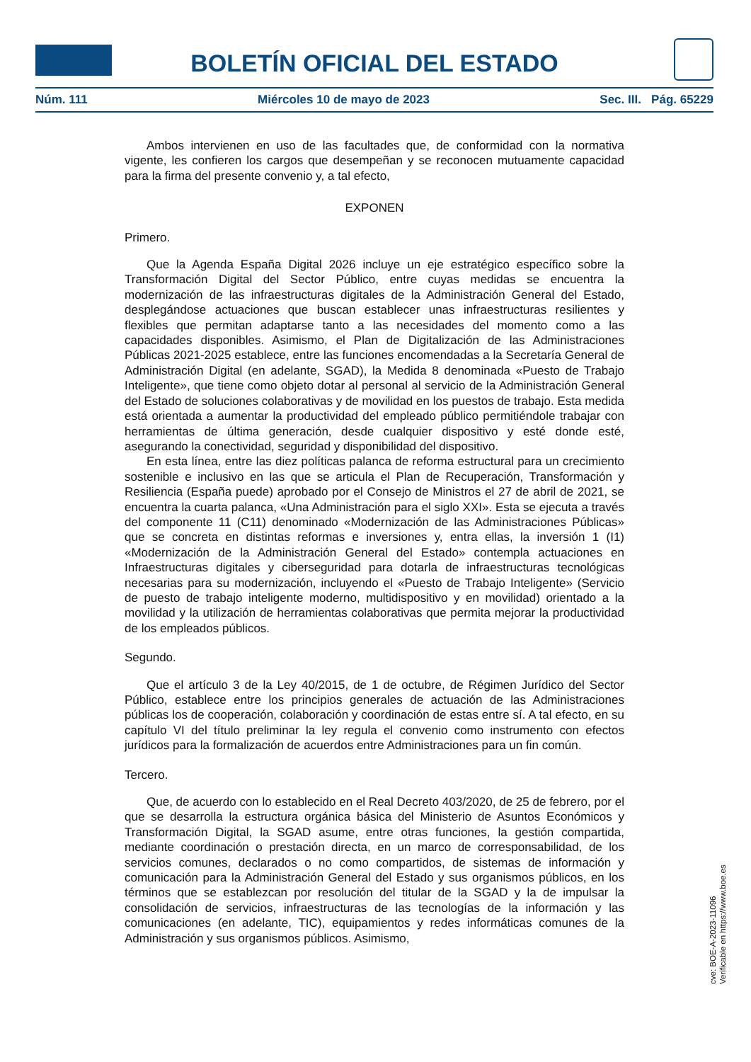BOLETÍN OFICIAL DEL ESTADO
Núm. 111 Miércoles 10 de mayo de 2023 Sec. III. Pág. 65229
Ambos intervienen en uso de las facultades que, de conformidad con la normativa vigente, les confieren los cargos que desempeñan y se reconocen mutuamente capacidad para la firma del presente convenio y, a tal efecto,
EXPONEN
Primero.
Que la Agenda España Digital 2026 incluye un eje estratégico específico sobre la Transformación Digital del Sector Público, entre cuyas medidas se encuentra la modernización de las infraestructuras digitales de la Administración General del Estado, desplegándose actuaciones que buscan establecer unas infraestructuras resilientes y flexibles que permitan adaptarse tanto a las necesidades del momento como a las capacidades disponibles. Asimismo, el Plan de Digitalización de las Administraciones Públicas 2021-2025 establece, entre las funciones encomendadas a la Secretaría General de Administración Digital (en adelante, SGAD), la Medida 8 denominada «Puesto de Trabajo Inteligente», que tiene como objeto dotar al personal al servicio de la Administración General del Estado de soluciones colaborativas y de movilidad en los puestos de trabajo. Esta medida está orientada a aumentar la productividad del empleado público permitiéndole trabajar con herramientas de última generación, desde cualquier dispositivo y esté donde esté, asegurando la conectividad, seguridad y disponibilidad del dispositivo.
En esta línea, entre las diez políticas palanca de reforma estructural para un crecimiento sostenible e inclusivo en las que se articula el Plan de Recuperación, Transformación y Resiliencia (España puede) aprobado por el Consejo de Ministros el 27 de abril de 2021, se encuentra la cuarta palanca, «Una Administración para el siglo XXI». Esta se ejecuta a través del componente 11 (C11) denominado «Modernización de las Administraciones Públicas» que se concreta en distintas reformas e inversiones y, entra ellas, la inversión 1 (I1) «Modernización de la Administración General del Estado» contempla actuaciones en Infraestructuras digitales y ciberseguridad para dotarla de infraestructuras tecnológicas necesarias para su modernización, incluyendo el «Puesto de Trabajo Inteligente» (Servicio de puesto de trabajo inteligente moderno, multidispositivo y en movilidad) orientado a la movilidad y la utilización de herramientas colaborativas que permita mejorar la productividad de los empleados públicos.
Segundo.
Que el artículo 3 de la Ley 40/2015, de 1 de octubre, de Régimen Jurídico del Sector Público, establece entre los principios generales de actuación de las Administraciones públicas los de cooperación, colaboración y coordinación de estas entre sí. A tal efecto, en su capítulo VI del título preliminar la ley regula el convenio como instrumento con efectos jurídicos para la formalización de acuerdos entre Administraciones para un fin común.
Tercero.
Que, de acuerdo con lo establecido en el Real Decreto 403/2020, de 25 de febrero, por el que se desarrolla la estructura orgánica básica del Ministerio de Asuntos Económicos y Transformación Digital, la SGAD asume, entre otras funciones, la gestión compartida, mediante coordinación o prestación directa, en un marco de corresponsabilidad, de los servicios comunes, declarados o no como compartidos, de sistemas de información y comunicación para la Administración General del Estado y sus organismos públicos, en los términos que se establezcan por resolución del titular de la SGAD y la de impulsar la consolidación de servicios, infraestructuras de las tecnologías de la información y las comunicaciones (en adelante, TIC), equipamientos y redes informáticas comunes de la Administración y sus organismos públicos. Asimismo,
cve: BOE-A-2023-11096
Verificable en https://www.boe.es